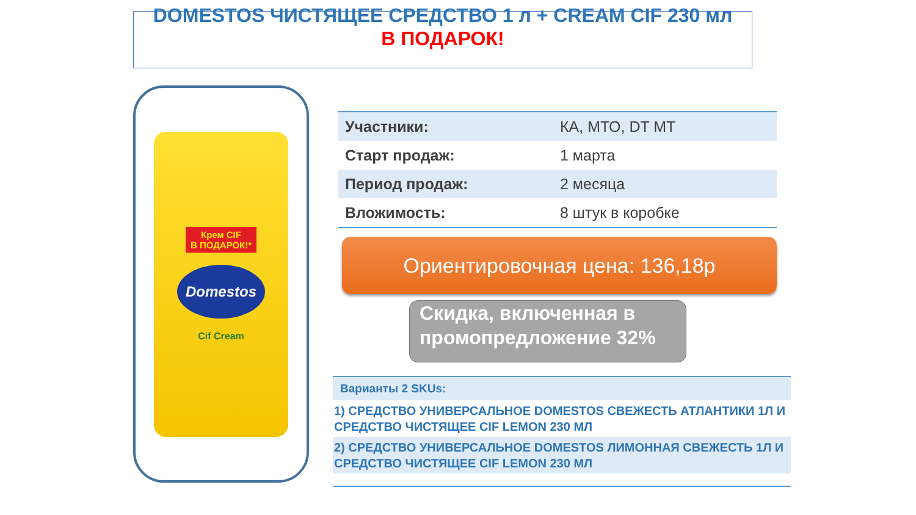DOMESTOS ЧИСТЯЩЕЕ СРЕДСТВО 1 л + CREAM CIF 230 мл
В ПОДАРОК!
Крем CIF
В ПОДАРОК!*
Domestos
Cif Cream
| Участники: | КА, МТО, DT МТ |
| Старт продаж: | 1 марта |
| Период продаж: | 2 месяца |
| Вложимость: | 8 штук в коробке |
Ориентировочная цена: 136,18р
Скидка, включенная в промопредложение 32%
Варианты 2 SKUs:
1) СРЕДСТВО УНИВЕРСАЛЬНОЕ DOMESTOS СВЕЖЕСТЬ АТЛАНТИКИ 1Л И СРЕДСТВО ЧИСТЯЩЕЕ CIF LEMON 230 МЛ
2) СРЕДСТВО УНИВЕРСАЛЬНОЕ DOMESTOS ЛИМОННАЯ СВЕЖЕСТЬ 1Л И СРЕДСТВО ЧИСТЯЩЕЕ CIF LEMON 230 МЛ